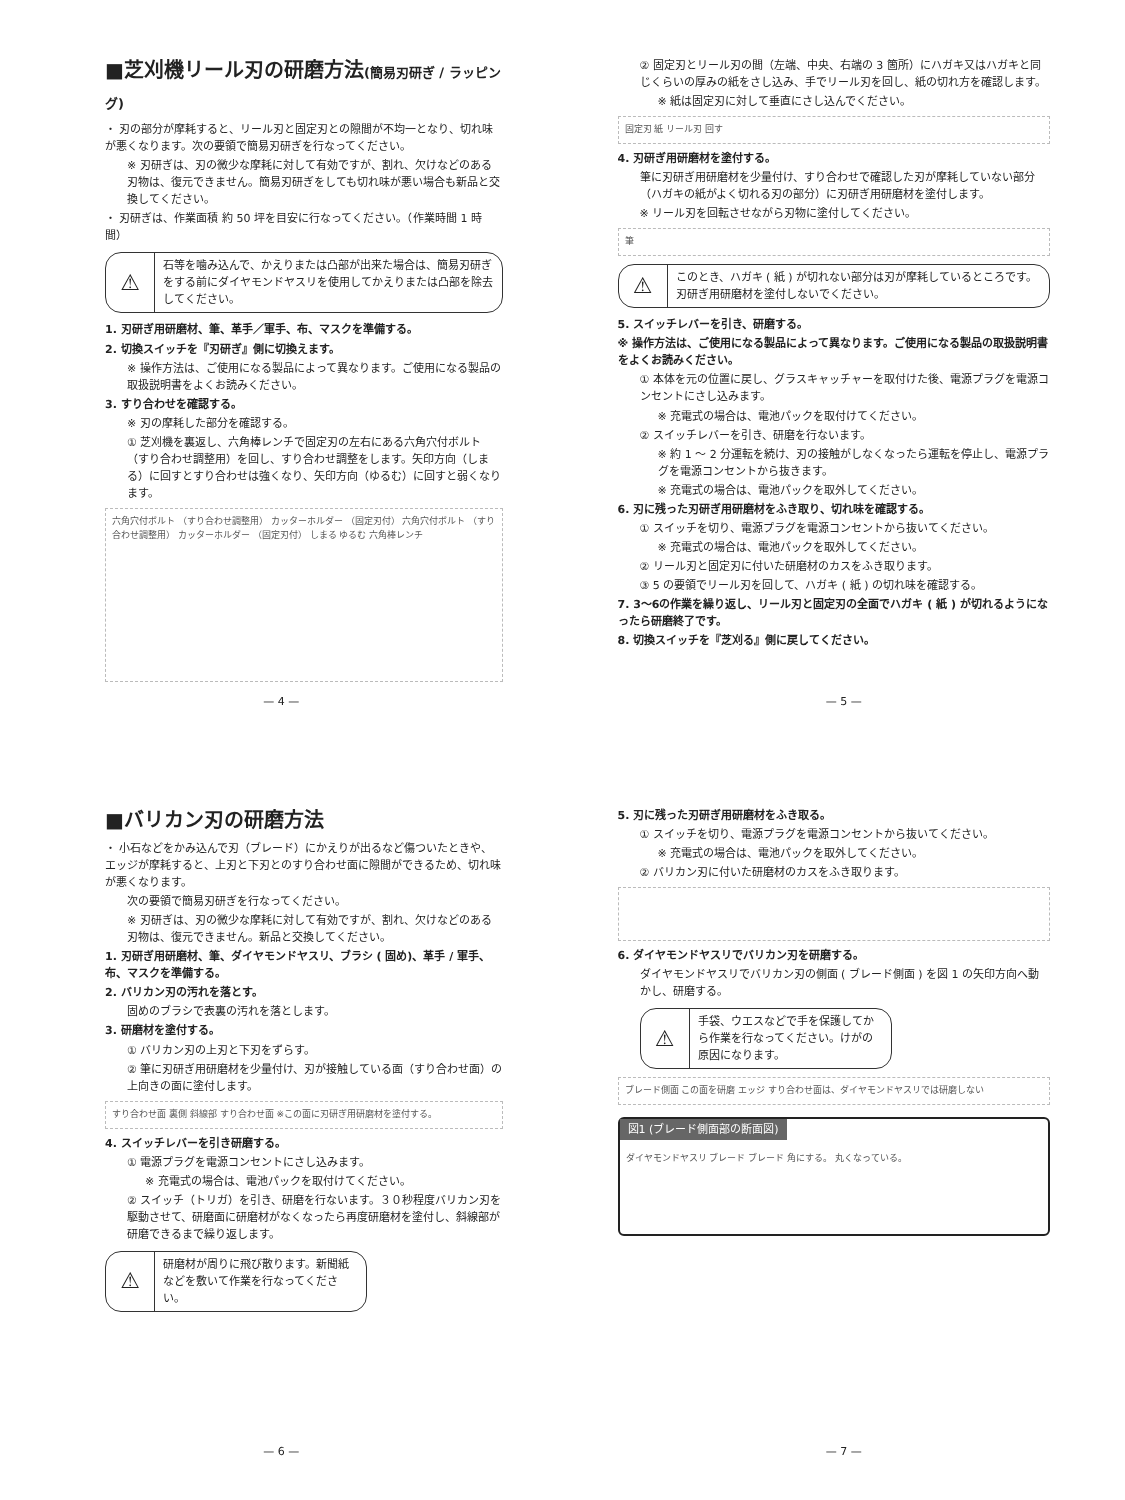■芝刈機リール刃の研磨方法(簡易刃研ぎ / ラッピング)
・ 刃の部分が摩耗すると、リール刃と固定刃との隙間が不均一となり、切れ味が悪くなります。次の要領で簡易刃研ぎを行なってください。
※ 刃研ぎは、刃の微少な摩耗に対して有効ですが、割れ、欠けなどのある刃物は、復元できません。簡易刃研ぎをしても切れ味が悪い場合も新品と交換してください。
・ 刃研ぎは、作業面積 約 50 坪を目安に行なってください。（作業時間 1 時間）
⚠
石等を噛み込んで、かえりまたは凸部が出来た場合は、簡易刃研ぎをする前にダイヤモンドヤスリを使用してかえりまたは凸部を除去してください。
1. 刃研ぎ用研磨材、筆、革手／軍手、布、マスクを準備する。
2. 切換スイッチを『刃研ぎ』側に切換えます。
※ 操作方法は、ご使用になる製品によって異なります。ご使用になる製品の取扱説明書をよくお読みください。
3. すり合わせを確認する。
※ 刃の摩耗した部分を確認する。
① 芝刈機を裏返し、六角棒レンチで固定刃の左右にある六角穴付ボルト（すり合わせ調整用）を回し、すり合わせ調整をします。矢印方向（しまる）に回すとすり合わせは強くなり、矢印方向（ゆるむ）に回すと弱くなります。
六角穴付ボルト （すり合わせ調整用） カッターホルダー （固定刃付） 六角穴付ボルト （すり合わせ調整用） カッターホルダー （固定刃付） しまる ゆるむ 六角棒レンチ
— 4 —
② 固定刃とリール刃の間（左端、中央、右端の 3 箇所）にハガキ又はハガキと同じくらいの厚みの紙をさし込み、手でリール刃を回し、紙の切れ方を確認します。
※ 紙は固定刃に対して垂直にさし込んでください。
固定刃 紙 リール刃 回す
4. 刃研ぎ用研磨材を塗付する。
筆に刃研ぎ用研磨材を少量付け、すり合わせで確認した刃が摩耗していない部分（ハガキの紙がよく切れる刃の部分）に刃研ぎ用研磨材を塗付します。
※ リール刃を回転させながら刃物に塗付してください。
筆
⚠
このとき、ハガキ ( 紙 ) が切れない部分は刃が摩耗しているところです。刃研ぎ用研磨材を塗付しないでください。
5. スイッチレバーを引き、研磨する。
※ 操作方法は、ご使用になる製品によって異なります。ご使用になる製品の取扱説明書をよくお読みください。
① 本体を元の位置に戻し、グラスキャッチャーを取付けた後、電源プラグを電源コンセントにさし込みます。
※ 充電式の場合は、電池パックを取付けてください。
② スイッチレバーを引き、研磨を行ないます。
※ 約 1 〜 2 分運転を続け、刃の接触がしなくなったら運転を停止し、電源プラグを電源コンセントから抜きます。
※ 充電式の場合は、電池パックを取外してください。
6. 刃に残った刃研ぎ用研磨材をふき取り、切れ味を確認する。
① スイッチを切り、電源プラグを電源コンセントから抜いてください。
※ 充電式の場合は、電池パックを取外してください。
② リール刃と固定刃に付いた研磨材のカスをふき取ります。
③ 5 の要領でリール刃を回して、ハガキ ( 紙 ) の切れ味を確認する。
7. 3〜6の作業を繰り返し、リール刃と固定刃の全面でハガキ ( 紙 ) が切れるようになったら研磨終了です。
8. 切換スイッチを『芝刈る』側に戻してください。
— 5 —
■バリカン刃の研磨方法
・ 小石などをかみ込んで刃（ブレード）にかえりが出るなど傷ついたときや、エッジが摩耗すると、上刃と下刃とのすり合わせ面に隙間ができるため、切れ味が悪くなります。
次の要領で簡易刃研ぎを行なってください。
※ 刃研ぎは、刃の微少な摩耗に対して有効ですが、割れ、欠けなどのある刃物は、復元できません。新品と交換してください。
1. 刃研ぎ用研磨材、筆、ダイヤモンドヤスリ、ブラシ ( 固め)、革手 / 軍手、布、マスクを準備する。
2. バリカン刃の汚れを落とす。
固めのブラシで表裏の汚れを落とします。
3. 研磨材を塗付する。
① バリカン刃の上刃と下刃をずらす。
② 筆に刃研ぎ用研磨材を少量付け、刃が接触している面（すり合わせ面）の上向きの面に塗付します。
すり合わせ面 裏側 斜線部 すり合わせ面 ※この面に刃研ぎ用研磨材を塗付する。
4. スイッチレバーを引き研磨する。
① 電源プラグを電源コンセントにさし込みます。
※ 充電式の場合は、電池パックを取付けてください。
② スイッチ（トリガ）を引き、研磨を行ないます。３０秒程度バリカン刃を駆動させて、研磨面に研磨材がなくなったら再度研磨材を塗付し、斜線部が研磨できるまで繰り返します。
⚠
研磨材が周りに飛び散ります。新聞紙などを敷いて作業を行なってください。
— 6 —
5. 刃に残った刃研ぎ用研磨材をふき取る。
① スイッチを切り、電源プラグを電源コンセントから抜いてください。
※ 充電式の場合は、電池パックを取外してください。
② バリカン刃に付いた研磨材のカスをふき取ります。
6. ダイヤモンドヤスリでバリカン刃を研磨する。
ダイヤモンドヤスリでバリカン刃の側面 ( ブレード側面 ) を図 1 の矢印方向へ動かし、研磨する。
⚠
手袋、ウエスなどで手を保護してから作業を行なってください。けがの原因になります。
ブレード側面 この面を研磨 エッジ すり合わせ面は、ダイヤモンドヤスリでは研磨しない
図1 (ブレード側面部の断面図)
ダイヤモンドヤスリ ブレード ブレード 角にする。 丸くなっている。
— 7 —